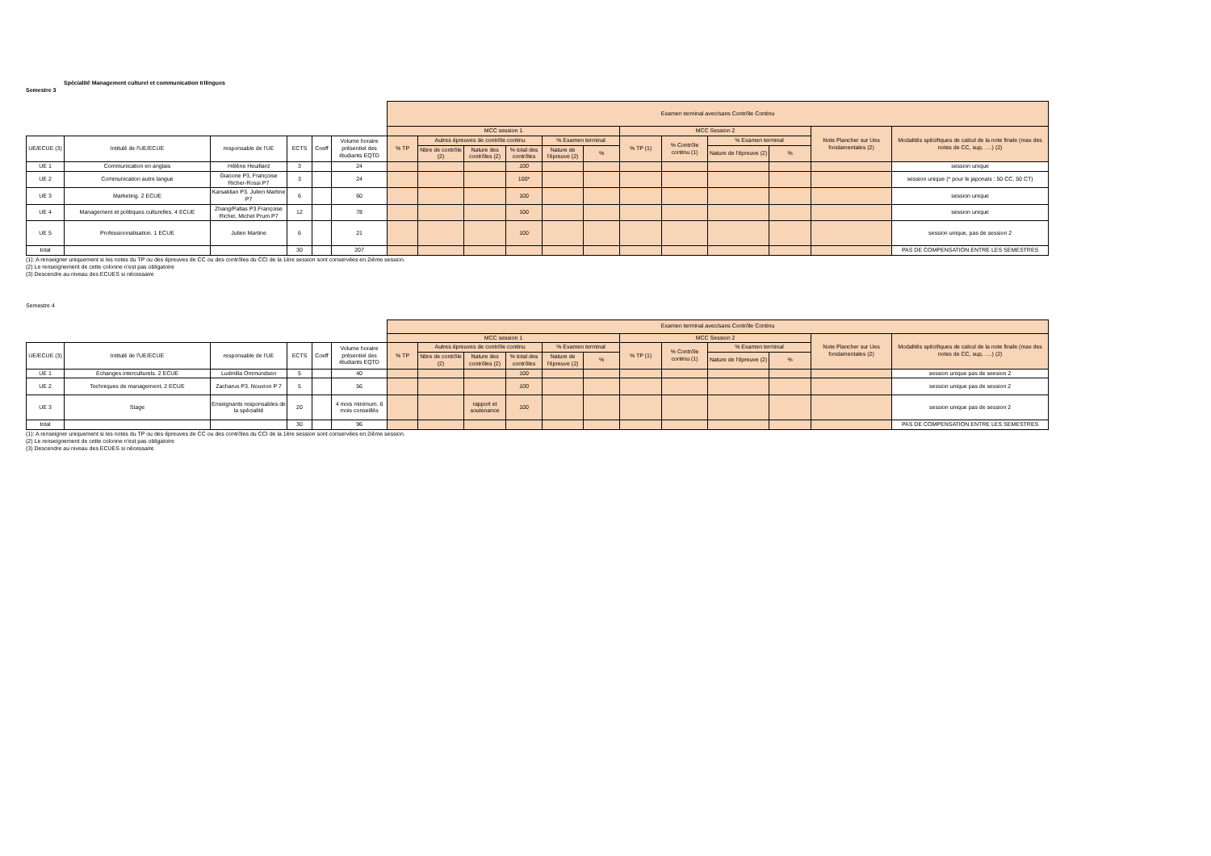Spécialité Management culturel et communication trilingues
Semestre 3
| | | | | | | Examen terminal avec/sans Contrôle Continu | | | | | | | | | | | |
| --- | --- | --- | --- | --- | --- | --- | --- | --- | --- | --- | --- | --- | --- | --- | --- | --- | --- |
| | | | | | | MCC session 1 | | | | | | MCC Session 2 | | | | Note Plancher sur Ues fondamentales (2) | Modalités spécifiques de calcul de la note finale (max des notes de CC, sup, ….) (2) |
| UE/ECUE (3) | Intitulé de l'UE/ECUE | responsable de l'UE | ECTS | Coeff | Volume horaire présentiel des étudiants EQTD | % TP | Autres épreuves de contrôle continu | | | % Examen terminal | | % TP (1) | % Contrôle continu (1) | % Examen terminal | | | |
| | | | | | | | Nbre de contrôle (2) | Nature des contrôles (2) | % total des contrôles | Nature de l'épreuve (2) | % | | | Nature de l'épreuve (2) | % | | |
| UE 1 | Communication en anglais | Hélène Heuillard | 3 | | 24 | | | | 100 | | | | | | | | session unique |
| UE 2 | Communication autre langue | Giacone P3, Françoise Richer-Rossi P7 | 3 | | 24 | | | | 100* | | | | | | | | session unique (* pour le japonais : 50 CC, 50 CT) |
| UE 3 | Marketing. 2 ECUE | Karsaklian P3. Julien Martine P7 | 6 | | 60 | | | | 100 | | | | | | | | session unique |
| UE 4 | Management et politiques culturelles. 4 ECUE | Zhang/Pallas P3.Françoise Richer, Michel Prum P7 | 12 | | 78 | | | | 100 | | | | | | | | session unique |
| UE 5 | Professionnalisation. 1 ECUE | Julien Martine | 6 | | 21 | | | | 100 | | | | | | | | session unique, pas de session 2 |
| total | | | 30 | | 207 | | | | | | | | | | | | PAS DE COMPENSATION ENTRE LES SEMESTRES |
(1): A renseigner uniquement si les notes du TP ou des épreuves de CC ou des contrôles du CCI de la 1ère session sont conservées en 2ième session.
(2) Le renseignement de cette colonne n'est pas obligatoire
(3) Descendre au niveau des ECUES si nécessaire
Semestre 4
| | | | | | | Examen terminal avec/sans Contrôle Continu | | | | | | | | | | | |
| --- | --- | --- | --- | --- | --- | --- | --- | --- | --- | --- | --- | --- | --- | --- | --- | --- | --- |
| | | | | | | MCC session 1 | | | | | | MCC Session 2 | | | | Note Plancher sur Ues fondamentales (2) | Modalités spécifiques de calcul de la note finale (max des notes de CC, sup, ….) (2) |
| UE/ECUE (3) | Intitulé de l'UE/ECUE | responsable de l'UE | ECTS | Coeff | Volume horaire présentiel des étudiants EQTD | % TP | Autres épreuves de contrôle continu | | | % Examen terminal | | % TP (1) | % Contrôle continu (1) | % Examen terminal | | | |
| | | | | | | | Nbre de contrôle (2) | Nature des contrôles (2) | % total des contrôles | Nature de l'épreuve (2) | % | | | Nature de l'épreuve (2) | % | | |
| UE 1 | Echanges interculturels. 2 ECUE | Ludmilla Ommundsen | 5 | | 40 | | | | 100 | | | | | | | | session unique pas de seesion 2 |
| UE 2 | Techniques de management. 2 ECUE | Zacharus P3. Nouvion P 7 | 5 | | 56 | | | | 100 | | | | | | | | session unique pas de session 2 |
| UE 3 | Stage | Enseignants responsables de la spécialité | 20 | | 4 mois minimum. 6 mois conseillés | | | rapport et soutenance | 100 | | | | | | | | session unique pas de session 2 |
| total | | | 30 | | 96 | | | | | | | | | | | | PAS DE COMPENSATION ENTRE LES SEMESTRES |
(1): A renseigner uniquement si les notes du TP ou des épreuves de CC ou des contrôles du CCI de la 1ère session sont conservées en 2ième session.
(2) Le renseignement de cette colonne n'est pas obligatoire
(3) Descendre au niveau des ECUES si nécessaire